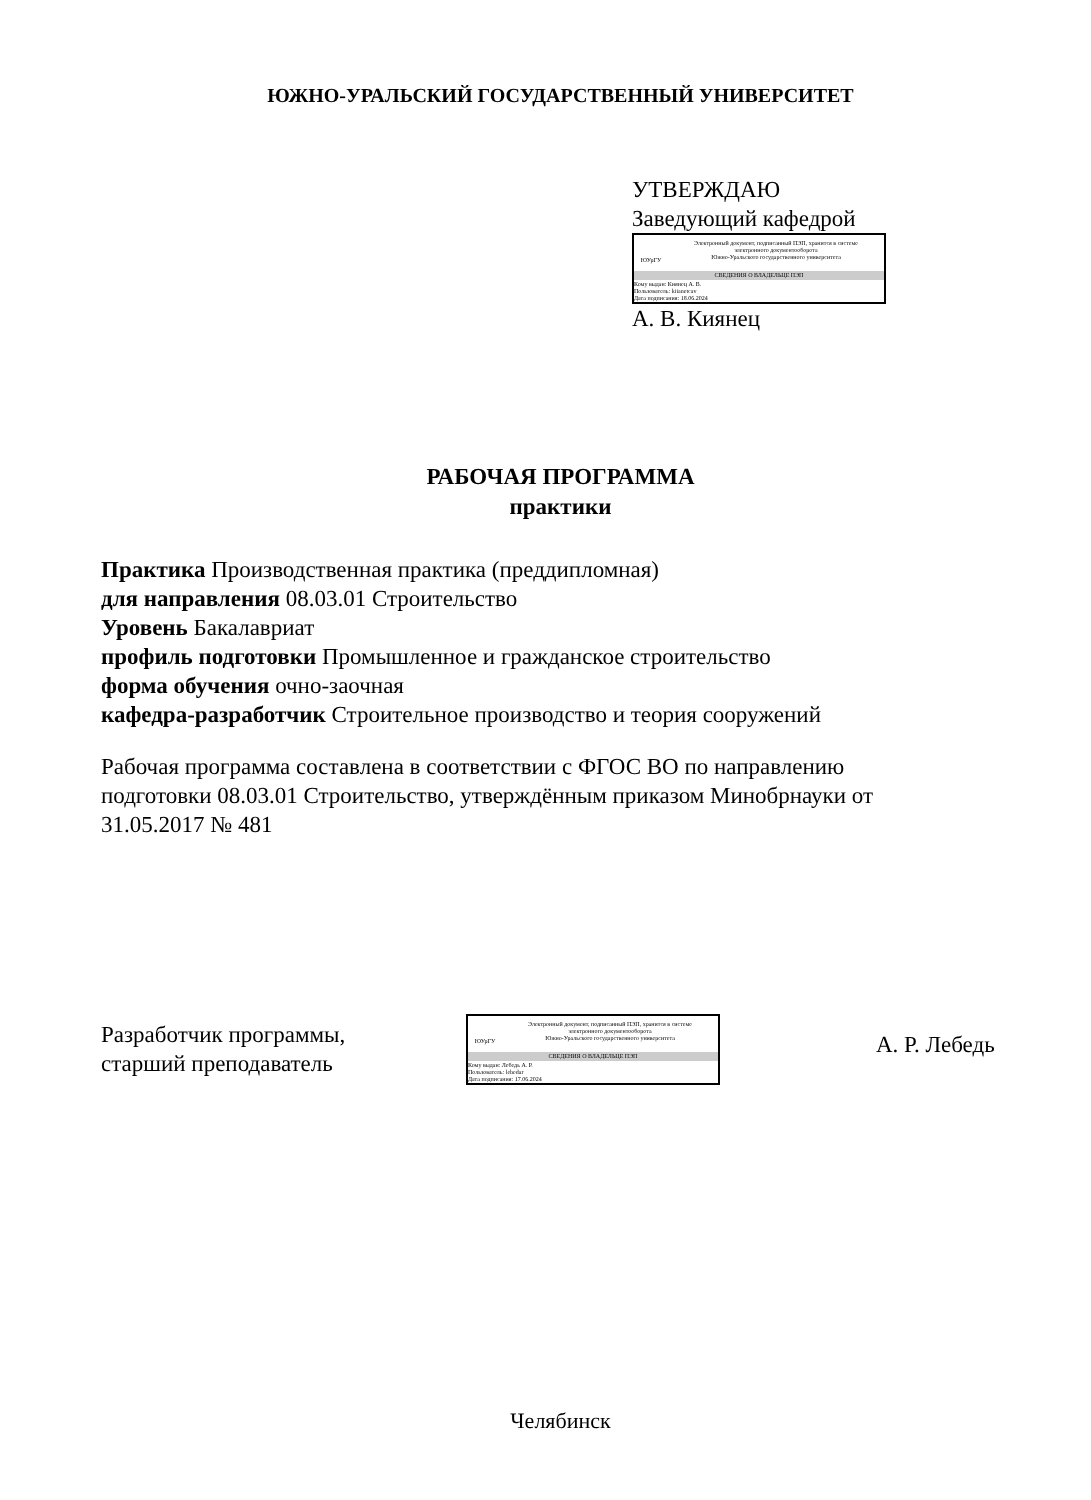ЮЖНО-УРАЛЬСКИЙ ГОСУДАРСТВЕННЫЙ УНИВЕРСИТЕТ
УТВЕРЖДАЮ
Заведующий кафедрой
ЮУрГУ
Электронный документ, подписанный ПЭП, хранится в системе
электронного документооборота
Южно-Уральского государственного университета
СВЕДЕНИЯ О ВЛАДЕЛЬЦЕ ПЭП
Кому выдан: Киянец А. В.
Пользователь: kiianetcav
Дата подписания: 18.06.2024
А. В. Киянец
РАБОЧАЯ ПРОГРАММА
практики
Практика Производственная практика (преддипломная)
для направления 08.03.01 Строительство
Уровень Бакалавриат
профиль подготовки Промышленное и гражданское строительство
форма обучения очно-заочная
кафедра-разработчик Строительное производство и теория сооружений
Рабочая программа составлена в соответствии с ФГОС ВО по направлению подготовки 08.03.01 Строительство, утверждённым приказом Минобрнауки от 31.05.2017 № 481
Разработчик программы,
старший преподаватель
ЮУрГУ
Электронный документ, подписанный ПЭП, хранится в системе
электронного документооборота
Южно-Уральского государственного университета
СВЕДЕНИЯ О ВЛАДЕЛЬЦЕ ПЭП
Кому выдан: Лебедь А. Р.
Пользователь: lebedar
Дата подписания: 17.06.2024
А. Р. Лебедь
Челябинск